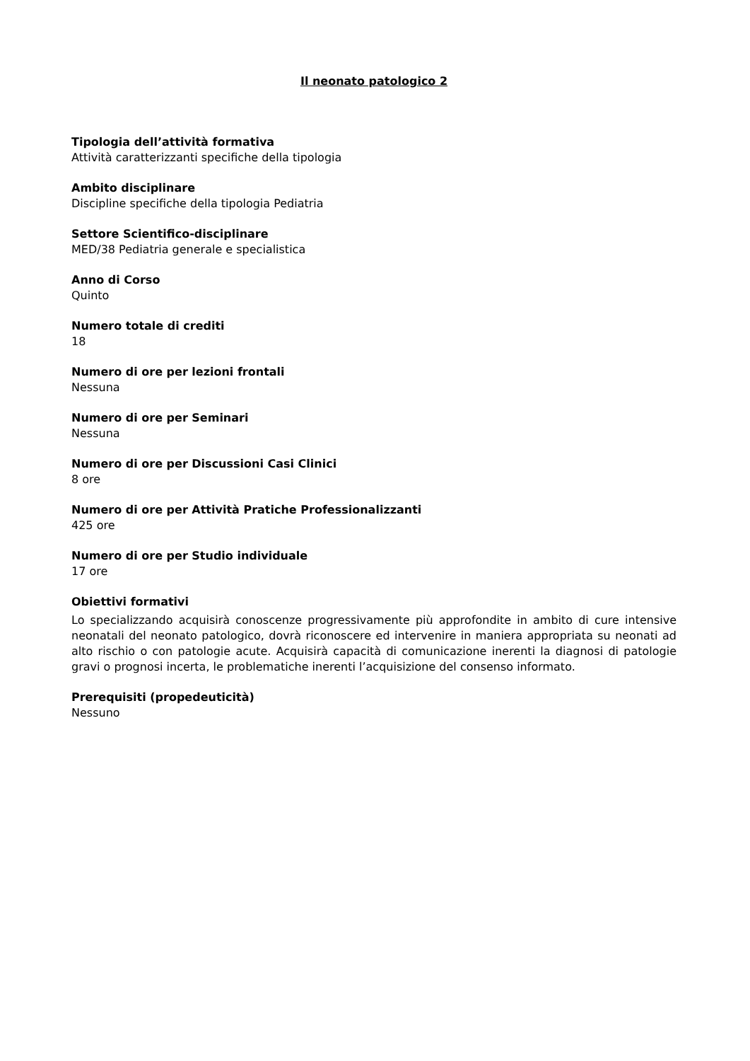Il neonato patologico 2
Tipologia dell’attività formativa
Attività caratterizzanti specifiche della tipologia
Ambito disciplinare
Discipline specifiche della tipologia Pediatria
Settore Scientifico-disciplinare
MED/38 Pediatria generale e specialistica
Anno di Corso
Quinto
Numero totale di crediti
18
Numero di ore per lezioni frontali
Nessuna
Numero di ore per Seminari
Nessuna
Numero di ore per Discussioni Casi Clinici
8 ore
Numero di ore per Attività Pratiche Professionalizzanti
425 ore
Numero di ore per Studio individuale
17 ore
Obiettivi formativi
Lo specializzando acquisirà conoscenze progressivamente più approfondite in ambito di cure intensive neonatali del neonato patologico, dovrà riconoscere ed intervenire in maniera appropriata su neonati ad alto rischio o con patologie acute. Acquisirà capacità di comunicazione inerenti la diagnosi di patologie gravi o prognosi incerta, le problematiche inerenti l’acquisizione del consenso informato.
Prerequisiti (propedeuticità)
Nessuno